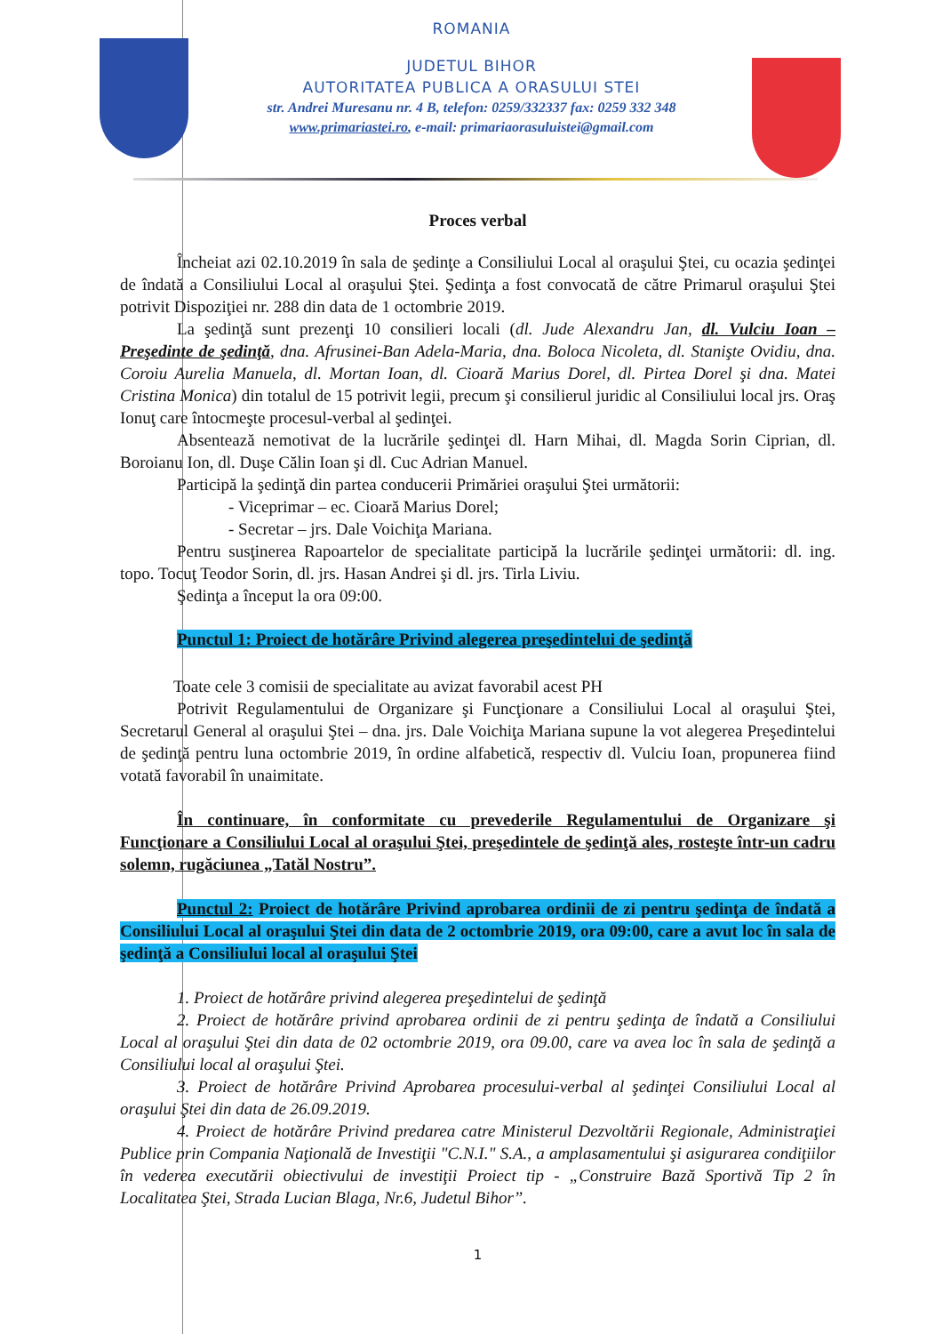ROMANIA
JUDETUL BIHOR
AUTORITATEA PUBLICA A ORASULUI STEI
str. Andrei Muresanu nr. 4 B, telefon: 0259/332337 fax: 0259 332 348
www.primariastei.ro, e-mail: primariaorasuluistei@gmail.com
Proces verbal
Încheiat azi 02.10.2019 în sala de şedinţe a Consiliului Local al oraşului Ştei, cu ocazia şedinţei de îndată a Consiliului Local al oraşului Ştei. Şedinţa a fost convocată de către Primarul oraşului Ştei potrivit Dispoziţiei nr. 288 din data de 1 octombrie 2019.
La şedinţă sunt prezenţi 10 consilieri locali (dl. Jude Alexandru Jan, dl. Vulciu Ioan – Preşedinte de şedinţă, dna. Afrusinei-Ban Adela-Maria, dna. Boloca Nicoleta, dl. Stanişte Ovidiu, dna. Coroiu Aurelia Manuela, dl. Mortan Ioan, dl. Cioară Marius Dorel, dl. Pirtea Dorel şi dna. Matei Cristina Monica) din totalul de 15 potrivit legii, precum şi consilierul juridic al Consiliului local jrs. Oraş Ionuţ care întocmeşte procesul-verbal al şedinţei.
Absentează nemotivat de la lucrările şedinţei dl. Harn Mihai, dl. Magda Sorin Ciprian, dl. Boroianu Ion, dl. Duşe Călin Ioan şi dl. Cuc Adrian Manuel.
Participă la şedinţă din partea conducerii Primăriei oraşului Ştei următorii:
- Viceprimar – ec. Cioară Marius Dorel;
- Secretar – jrs. Dale Voichiţa Mariana.
Pentru susţinerea Rapoartelor de specialitate participă la lucrările şedinţei următorii: dl. ing. topo. Tocuţ Teodor Sorin, dl. jrs. Hasan Andrei şi dl. jrs. Tirla Liviu.
Şedinţa a început la ora 09:00.
Punctul 1: Proiect de hotărâre Privind alegerea preşedintelui de şedinţă
Toate cele 3 comisii de specialitate au avizat favorabil acest PH
Potrivit Regulamentului de Organizare şi Funcţionare a Consiliului Local al oraşului Ştei, Secretarul General al oraşului Ştei – dna. jrs. Dale Voichiţa Mariana supune la vot alegerea Preşedintelui de şedinţă pentru luna octombrie 2019, în ordine alfabetică, respectiv dl. Vulciu Ioan, propunerea fiind votată favorabil în unaimitate.
În continuare, în conformitate cu prevederile Regulamentului de Organizare şi Funcţionare a Consiliului Local al oraşului Ştei, preşedintele de şedinţă ales, rosteşte într-un cadru solemn, rugăciunea „Tatăl Nostru”.
Punctul 2: Proiect de hotărâre Privind aprobarea ordinii de zi pentru şedinţa de îndată a Consiliului Local al oraşului Ştei din data de 2 octombrie 2019, ora 09:00, care a avut loc în sala de şedinţă a Consiliului local al oraşului Ştei
1. Proiect de hotărâre privind alegerea preşedintelui de şedinţă
2. Proiect de hotărâre privind aprobarea ordinii de zi pentru şedinţa de îndată a Consiliului Local al oraşului Ştei din data de 02 octombrie 2019, ora 09.00, care va avea loc în sala de şedinţă a Consiliului local al oraşului Ştei.
3. Proiect de hotărâre Privind Aprobarea procesului-verbal al şedinţei Consiliului Local al oraşului Ştei din data de 26.09.2019.
4. Proiect de hotărâre Privind predarea catre Ministerul Dezvoltării Regionale, Administraţiei Publice prin Compania Naţională de Investiţii "C.N.I." S.A., a amplasamentului şi asigurarea condiţiilor în vederea executării obiectivului de investiţii Proiect tip - „Construire Bază Sportivă Tip 2 în Localitatea Ştei, Strada Lucian Blaga, Nr.6, Judetul Bihor”.
1